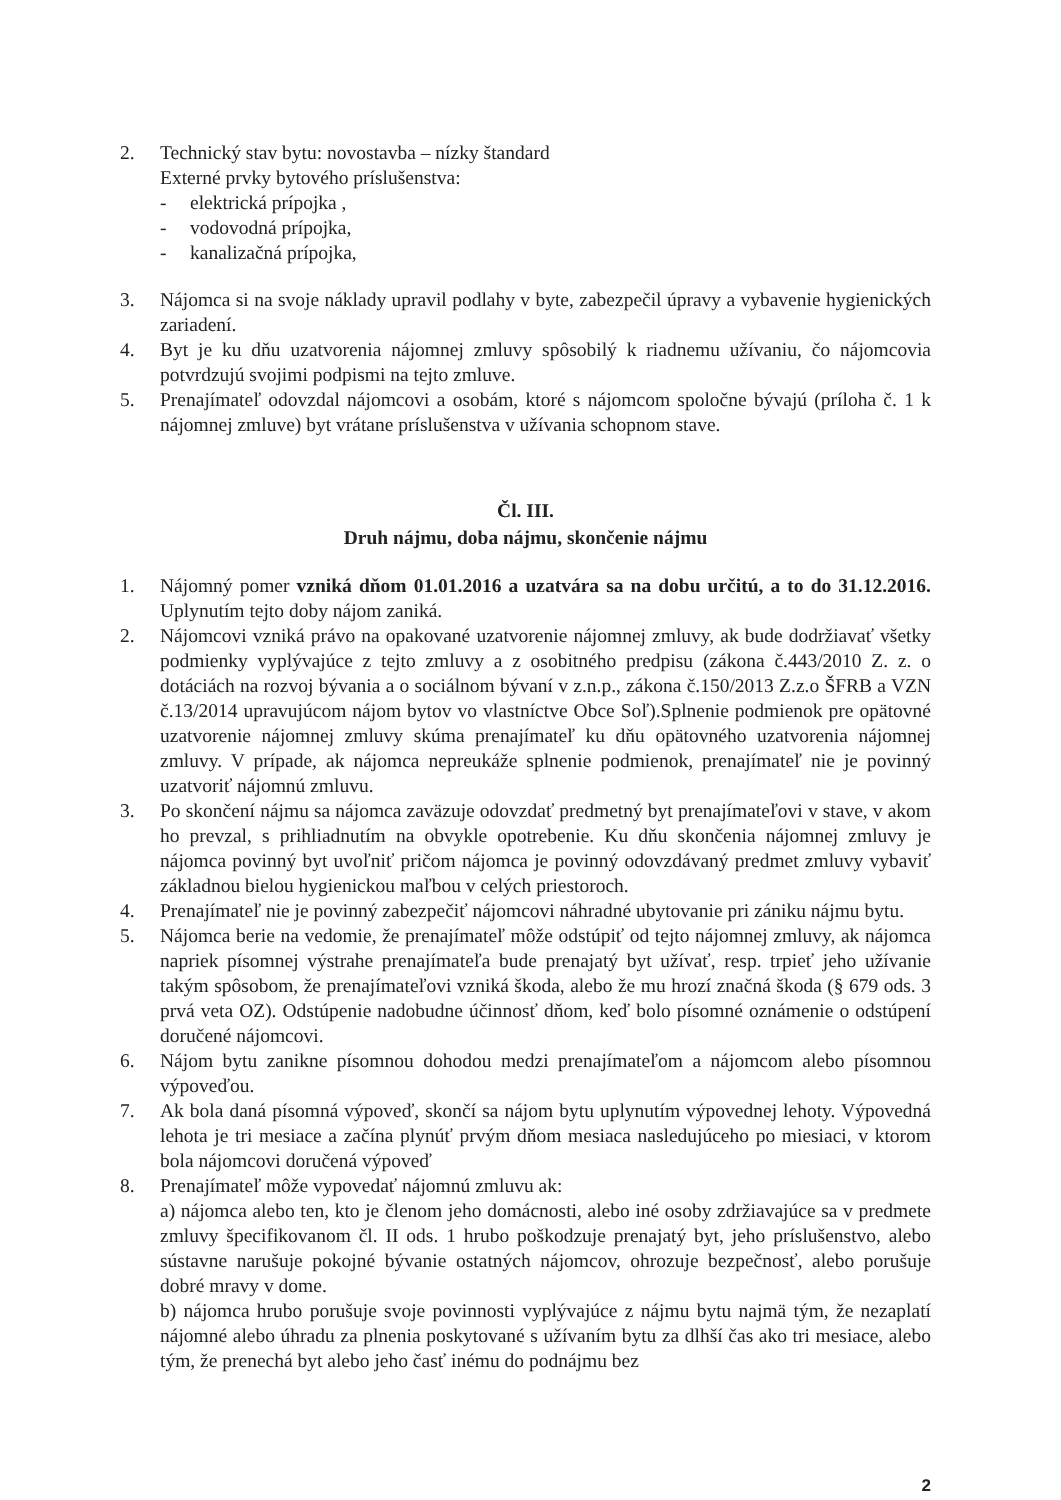2. Technický stav bytu: novostavba – nízky štandard
Externé prvky bytového príslušenstva:
- elektrická prípojka ,
- vodovodná prípojka,
- kanalizačná prípojka,
3. Nájomca si na svoje náklady upravil podlahy v byte, zabezpečil úpravy a vybavenie hygienických zariadení.
4. Byt je ku dňu uzatvorenia nájomnej zmluvy spôsobilý k riadnemu užívaniu, čo nájomcovia potvrdzujú svojimi podpismi na tejto zmluve.
5. Prenajímateľ odovzdal nájomcovi a osobám, ktoré s nájomcom spoločne bývajú (príloha č. 1 k nájomnej zmluve) byt vrátane príslušenstva v užívania schopnom stave.
Čl. III.
Druh nájmu, doba nájmu, skončenie nájmu
1. Nájomný pomer vzniká dňom 01.01.2016 a uzatvára sa na dobu určitú, a to do 31.12.2016. Uplynutím tejto doby nájom zaniká.
2. Nájomcovi vzniká právo na opakované uzatvorenie nájomnej zmluvy, ak bude dodržiavať všetky podmienky vyplývajúce z tejto zmluvy a z osobitného predpisu (zákona č.443/2010 Z. z. o dotáciách na rozvoj bývania a o sociálnom bývaní v z.n.p., zákona č.150/2013 Z.z.o ŠFRB a VZN č.13/2014 upravujúcom nájom bytov vo vlastníctve Obce Soľ).Splnenie podmienok pre opätovné uzatvorenie nájomnej zmluvy skúma prenajímateľ ku dňu opätovného uzatvorenia nájomnej zmluvy. V prípade, ak nájomca nepreukáže splnenie podmienok, prenajímateľ nie je povinný uzatvoriť nájomnú zmluvu.
3. Po skončení nájmu sa nájomca zaväzuje odovzdať predmetný byt prenajímateľovi v stave, v akom ho prevzal, s prihliadnutím na obvykle opotrebenie. Ku dňu skončenia nájomnej zmluvy je nájomca povinný byt uvoľniť pričom nájomca je povinný odovzdávaný predmet zmluvy vybaviť základnou bielou hygienickou maľbou v celých priestoroch.
4. Prenajímateľ nie je povinný zabezpečiť nájomcovi náhradné ubytovanie pri zániku nájmu bytu.
5. Nájomca berie na vedomie, že prenajímateľ môže odstúpiť od tejto nájomnej zmluvy, ak nájomca napriek písomnej výstrahe prenajímateľa bude prenajatý byt užívať, resp. trpieť jeho užívanie takým spôsobom, že prenajímateľovi vzniká škoda, alebo že mu hrozí značná škoda (§ 679 ods. 3 prvá veta OZ). Odstúpenie nadobudne účinnosť dňom, keď bolo písomné oznámenie o odstúpení doručené nájomcovi.
6. Nájom bytu zanikne písomnou dohodou medzi prenajímateľom a nájomcom alebo písomnou výpoveďou.
7. Ak bola daná písomná výpoveď, skončí sa nájom bytu uplynutím výpovednej lehoty. Výpovedná lehota je tri mesiace a začína plynúť prvým dňom mesiaca nasledujúceho po miesiaci, v ktorom bola nájomcovi doručená výpoveď
8. Prenajímateľ môže vypovedať nájomnú zmluvu ak:
a) nájomca alebo ten, kto je členom jeho domácnosti, alebo iné osoby zdržiavajúce sa v predmete zmluvy špecifikovanom čl. II ods. 1 hrubo poškodzuje prenajatý byt, jeho príslušenstvo, alebo sústavne narušuje pokojné bývanie ostatných nájomcov, ohrozuje bezpečnosť, alebo porušuje dobré mravy v dome.
b) nájomca hrubo porušuje svoje povinnosti vyplývajúce z nájmu bytu najmä tým, že nezaplatí nájomné alebo úhradu za plnenia poskytované s užívaním bytu za dlhší čas ako tri mesiace, alebo tým, že prenechá byt alebo jeho časť inému do podnájmu bez
2